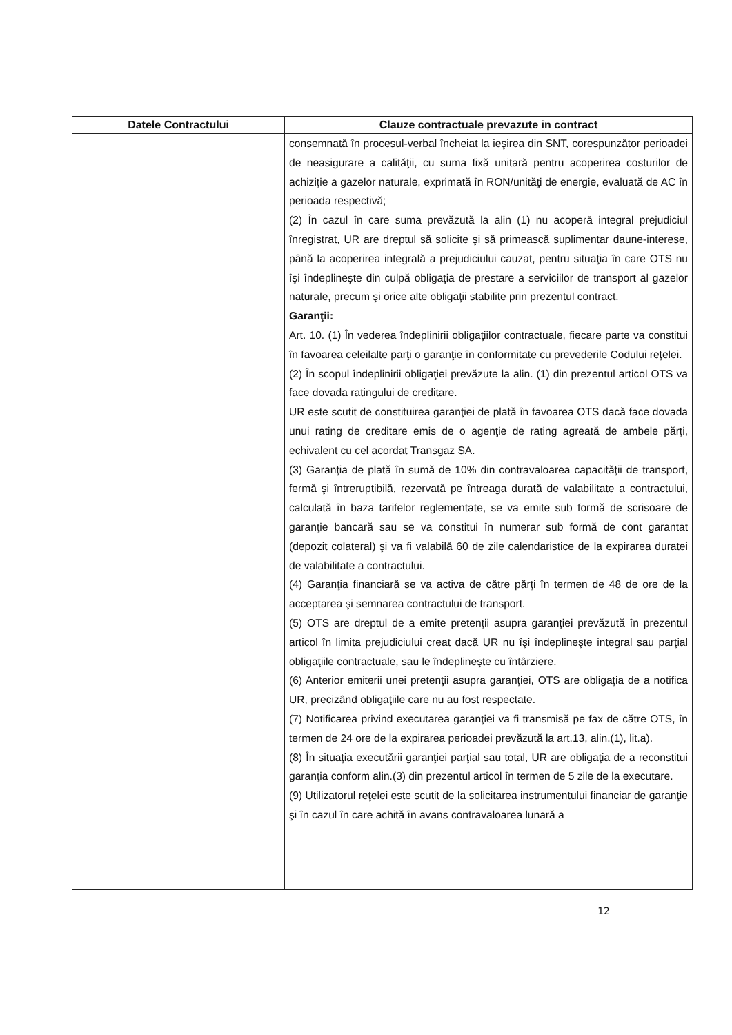| Datele Contractului | Clauze contractuale prevazute in contract |
| --- | --- |
| | consemnată în procesul-verbal încheiat la ieşirea din SNT, corespunzător perioadei de neasigurare a calităţii, cu suma fixă unitară pentru acoperirea costurilor de achiziţie a gazelor naturale, exprimată în RON/unităţi de energie, evaluată de AC în perioada respectivă; (2) În cazul în care suma prevăzută la alin (1) nu acoperă integral prejudiciul înregistrat, UR are dreptul să solicite şi să primească suplimentar daune-interese, până la acoperirea integrală a prejudiciului cauzat, pentru situaţia în care OTS nu îşi îndeplineşte din culpă obligaţia de prestare a serviciilor de transport al gazelor naturale, precum şi orice alte obligaţii stabilite prin prezentul contract. Garanţii: Art. 10. (1) În vederea îndeplinirii obligaţiilor contractuale, fiecare parte va constitui în favoarea celeilalte parţi o garanţie în conformitate cu prevederile Codului reţelei. (2) În scopul îndeplinirii obligaţiei prevăzute la alin. (1) din prezentul articol OTS va face dovada ratingului de creditare. UR este scutit de constituirea garanţiei de plată în favoarea OTS dacă face dovada unui rating de creditare emis de o agenţie de rating agreată de ambele părţi, echivalent cu cel acordat Transgaz SA. (3) Garanţia de plată în sumă de 10% din contravaloarea capacităţii de transport, fermă şi întreruptibilă, rezervată pe întreaga durată de valabilitate a contractului, calculată în baza tarifelor reglementate, se va emite sub formă de scrisoare de garanţie bancară sau se va constitui în numerar sub formă de cont garantat (depozit colateral) şi va fi valabilă 60 de zile calendaristice de la expirarea duratei de valabilitate a contractului. (4) Garanţia financiară se va activa de către părţi în termen de 48 de ore de la acceptarea şi semnarea contractului de transport. (5) OTS are dreptul de a emite pretenţii asupra garanţiei prevăzută în prezentul articol în limita prejudiciului creat dacă UR nu îşi îndeplineşte integral sau parţial obligaţiile contractuale, sau le îndeplineşte cu întârziere. (6) Anterior emiterii unei pretenţii asupra garanţiei, OTS are obligaţia de a notifica UR, precizând obligaţiile care nu au fost respectate. (7) Notificarea privind executarea garanţiei va fi transmisă pe fax de către OTS, în termen de 24 ore de la expirarea perioadei prevăzută la art.13, alin.(1), lit.a). (8) În situaţia executării garanţiei parţial sau total, UR are obligaţia de a reconstitui garanţia conform alin.(3) din prezentul articol în termen de 5 zile de la executare. (9) Utilizatorul reţelei este scutit de la solicitarea instrumentului financiar de garanţie şi în cazul în care achită în avans contravaloarea lunară a |
12